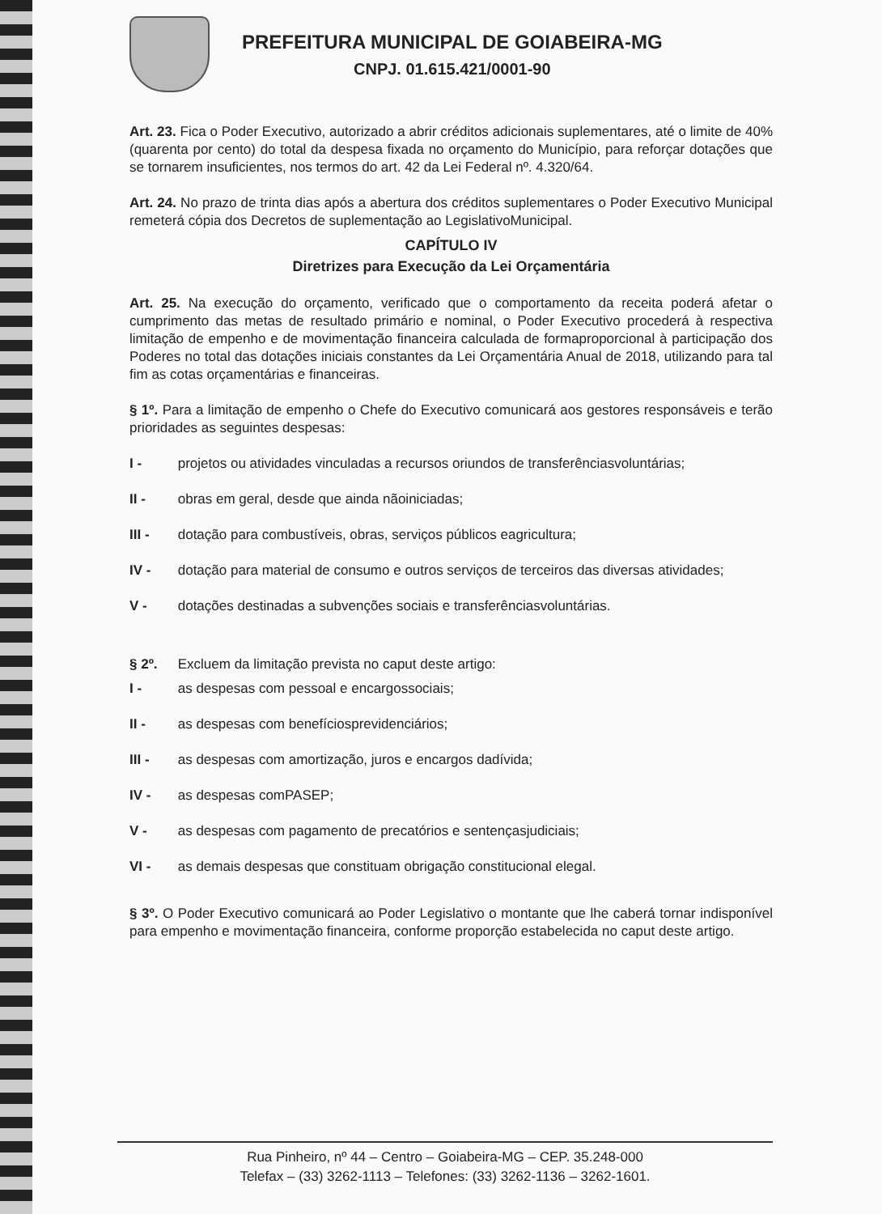PREFEITURA MUNICIPAL DE GOIABEIRA-MG
CNPJ. 01.615.421/0001-90
Art. 23. Fica o Poder Executivo, autorizado a abrir créditos adicionais suplementares, até o limite de 40% (quarenta por cento) do total da despesa fixada no orçamento do Município, para reforçar dotações que se tornarem insuficientes, nos termos do art. 42 da Lei Federal nº. 4.320/64.
Art. 24. No prazo de trinta dias após a abertura dos créditos suplementares o Poder Executivo Municipal remeterá cópia dos Decretos de suplementação ao LegislativoMunicipal.
CAPÍTULO IV
Diretrizes para Execução da Lei Orçamentária
Art. 25. Na execução do orçamento, verificado que o comportamento da receita poderá afetar o cumprimento das metas de resultado primário e nominal, o Poder Executivo procederá à respectiva limitação de empenho e de movimentação financeira calculada de formaproporcional à participação dos Poderes no total das dotações iniciais constantes da Lei Orçamentária Anual de 2018, utilizando para tal fim as cotas orçamentárias e financeiras.
§ 1º. Para a limitação de empenho o Chefe do Executivo comunicará aos gestores responsáveis e terão prioridades as seguintes despesas:
I - projetos ou atividades vinculadas a recursos oriundos de transferênciasvoluntárias;
II - obras em geral, desde que ainda nãoiniciadas;
III - dotação para combustíveis, obras, serviços públicos eagricultura;
IV - dotação para material de consumo e outros serviços de terceiros das diversas atividades;
V - dotações destinadas a subvenções sociais e transferênciasvoluntárias.
§ 2º. Excluem da limitação prevista no caput deste artigo:
I - as despesas com pessoal e encargossociais;
II - as despesas com benefíciosprevidenciários;
III - as despesas com amortização, juros e encargos dadívida;
IV - as despesas comPASEP;
V - as despesas com pagamento de precatórios e sentençasjudiciais;
VI - as demais despesas que constituam obrigação constitucional elegal.
§ 3º. O Poder Executivo comunicará ao Poder Legislativo o montante que lhe caberá tornar indisponível para empenho e movimentação financeira, conforme proporção estabelecida no caput deste artigo.
Rua Pinheiro, nº 44 – Centro – Goiabeira-MG – CEP. 35.248-000
Telefax – (33) 3262-1113 – Telefones: (33) 3262-1136 – 3262-1601.